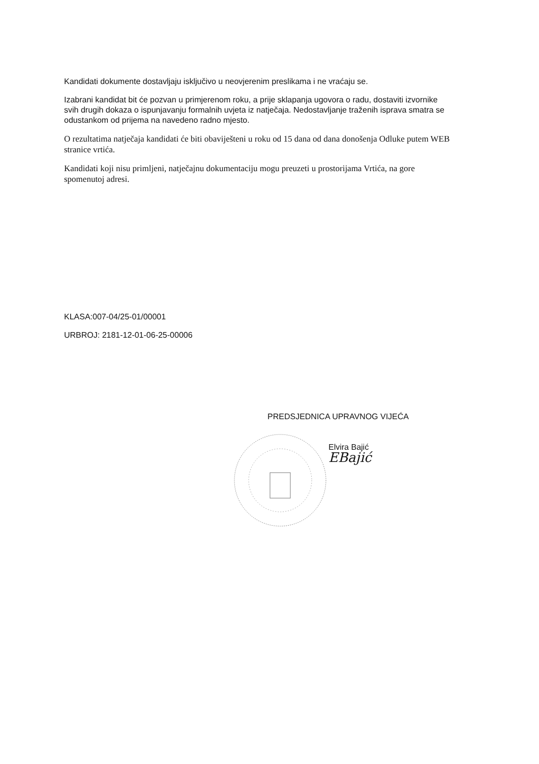Kandidati dokumente dostavljaju isključivo u neovjerenim preslikama i ne vraćaju se.
Izabrani kandidat bit će pozvan u primjerenom roku, a prije sklapanja ugovora o radu, dostaviti izvornike svih drugih dokaza o ispunjavanju formalnih uvjeta iz natječaja. Nedostavljanje traženih isprava smatra se odustankom od prijema na navedeno radno mjesto.
O rezultatima natječaja kandidati će biti obaviješteni u roku od 15 dana od dana donošenja Odluke putem WEB stranice vrtića.
Kandidati koji nisu primljeni, natječajnu dokumentaciju mogu preuzeti u prostorijama Vrtića, na gore spomenutoj adresi.
KLASA:007-04/25-01/00001
URBROJ: 2181-12-01-06-25-00006
PREDSJEDNICA UPRAVNOG VIJEĆA
Elvira Bajić
EBajić